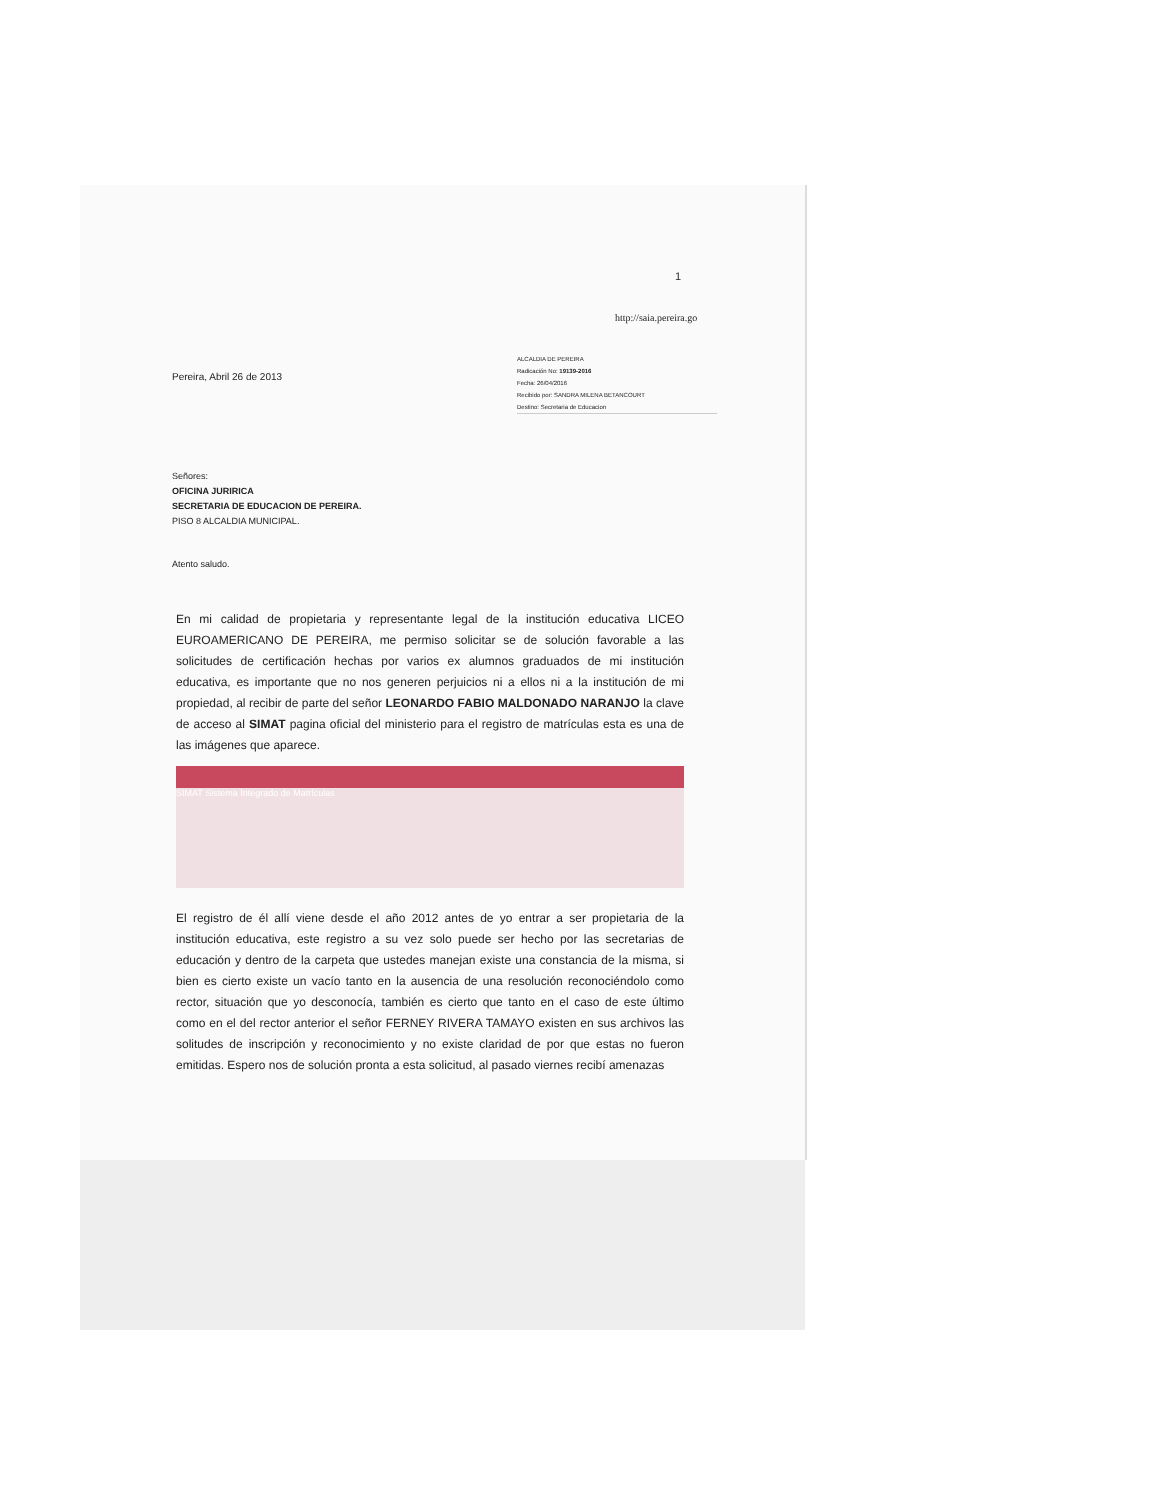1
http://saia.pereira.go
Pereira, Abril 26 de 2013
ALCALDIA DE PEREIRA
Radicación No: 19139-2016
Fecha: 26/04/2016
Recibido por: SANDRA MILENA BETANCOURT
Destino: Secretaria de Educacion
Señores:
OFICINA JURIRICA
SECRETARIA DE EDUCACION DE PEREIRA.
PISO 8 ALCALDIA MUNICIPAL.
Atento saludo.
En mi calidad de propietaria y representante legal de la institución educativa LICEO EUROAMERICANO DE PEREIRA, me permiso solicitar se de solución favorable a las solicitudes de certificación hechas por varios ex alumnos graduados de mi institución educativa, es importante que no nos generen perjuicios ni a ellos ni a la institución de mi propiedad, al recibir de parte del señor LEONARDO FABIO MALDONADO NARANJO la clave de acceso al SIMAT pagina oficial del ministerio para el registro de matrículas esta es una de las imágenes que aparece.
SIMAT Sistema Integrado de Matrículas
El registro de él allí viene desde el año 2012 antes de yo entrar a ser propietaria de la institución educativa, este registro a su vez solo puede ser hecho por las secretarias de educación y dentro de la carpeta que ustedes manejan existe una constancia de la misma, si bien es cierto existe un vacío tanto en la ausencia de una resolución reconociéndolo como rector, situación que yo desconocía, también es cierto que tanto en el caso de este último como en el del rector anterior el señor FERNEY RIVERA TAMAYO existen en sus archivos las solitudes de inscripción y reconocimiento y no existe claridad de por que estas no fueron emitidas. Espero nos de solución pronta a esta solicitud, al pasado viernes recibí amenazas